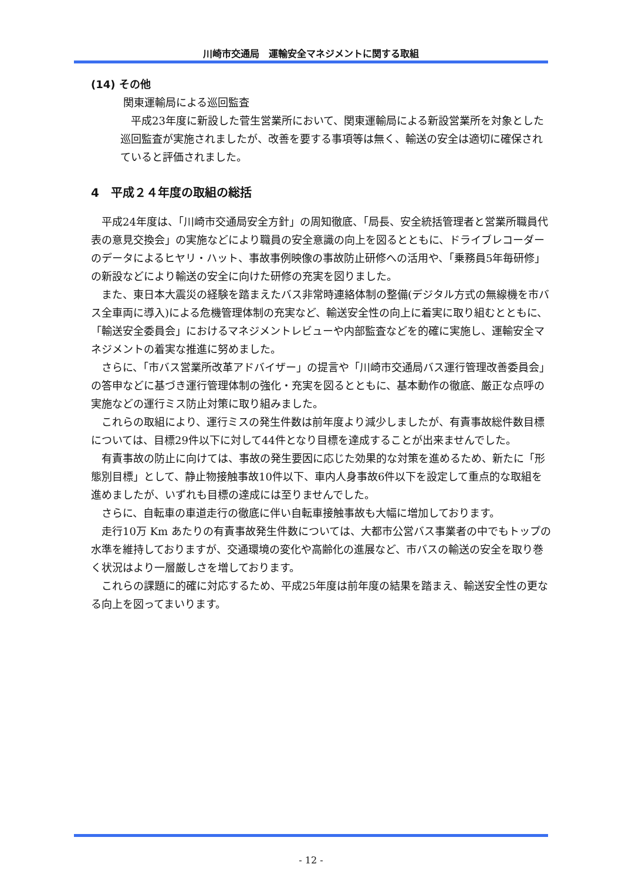川崎市交通局　運輸安全マネジメントに関する取組
(14) その他
関東運輸局による巡回監査
平成23年度に新設した菅生営業所において、関東運輸局による新設営業所を対象とした巡回監査が実施されましたが、改善を要する事項等は無く、輸送の安全は適切に確保されていると評価されました。
4　平成２４年度の取組の総括
平成24年度は、「川崎市交通局安全方針」の周知徹底、「局長、安全統括管理者と営業所職員代表の意見交換会」の実施などにより職員の安全意識の向上を図るとともに、ドライブレコーダーのデータによるヒヤリ・ハット、事故事例映像の事故防止研修への活用や、「乗務員5年毎研修」の新設などにより輸送の安全に向けた研修の充実を図りました。
また、東日本大震災の経験を踏まえたバス非常時連絡体制の整備(デジタル方式の無線機を市バス全車両に導入)による危機管理体制の充実など、輸送安全性の向上に着実に取り組むとともに、「輸送安全委員会」におけるマネジメントレビューや内部監査などを的確に実施し、運輸安全マネジメントの着実な推進に努めました。
さらに、「市バス営業所改革アドバイザー」の提言や「川崎市交通局バス運行管理改善委員会」の答申などに基づき運行管理体制の強化・充実を図るとともに、基本動作の徹底、厳正な点呼の実施などの運行ミス防止対策に取り組みました。
これらの取組により、運行ミスの発生件数は前年度より減少しましたが、有責事故総件数目標については、目標29件以下に対して44件となり目標を達成することが出来ませんでした。
有責事故の防止に向けては、事故の発生要因に応じた効果的な対策を進めるため、新たに「形態別目標」として、静止物接触事故10件以下、車内人身事故6件以下を設定して重点的な取組を進めましたが、いずれも目標の達成には至りませんでした。
さらに、自転車の車道走行の徹底に伴い自転車接触事故も大幅に増加しております。
走行10万 Km あたりの有責事故発生件数については、大都市公営バス事業者の中でもトップの水準を維持しておりますが、交通環境の変化や高齢化の進展など、市バスの輸送の安全を取り巻く状況はより一層厳しさを増しております。
これらの課題に的確に対応するため、平成25年度は前年度の結果を踏まえ、輸送安全性の更なる向上を図ってまいります。
- 12 -